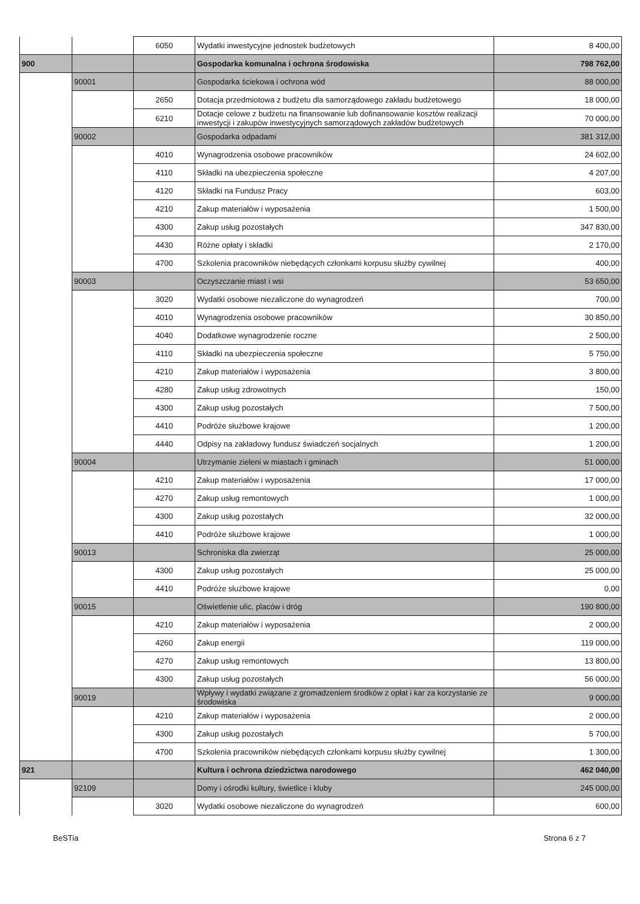| | | 6050 | Wydatki inwestycyjne jednostek budżetowych | 8 400,00 |
| 900 | | | Gospodarka komunalna i ochrona środowiska | 798 762,00 |
| | 90001 | | Gospodarka ściekowa i ochrona wód | 88 000,00 |
| | | 2650 | Dotacja przedmiotowa z budżetu dla samorządowego zakładu budżetowego | 18 000,00 |
| | | 6210 | Dotacje celowe z budżetu na finansowanie lub dofinansowanie kosztów realizacji inwestycji i zakupów inwestycyjnych samorządowych zakładów budżetowych | 70 000,00 |
| | 90002 | | Gospodarka odpadami | 381 312,00 |
| | | 4010 | Wynagrodzenia osobowe pracowników | 24 602,00 |
| | | 4110 | Składki na ubezpieczenia społeczne | 4 207,00 |
| | | 4120 | Składki na Fundusz Pracy | 603,00 |
| | | 4210 | Zakup materiałów i wyposażenia | 1 500,00 |
| | | 4300 | Zakup usług pozostałych | 347 830,00 |
| | | 4430 | Różne opłaty i składki | 2 170,00 |
| | | 4700 | Szkolenia pracowników niebędących członkami korpusu służby cywilnej | 400,00 |
| | 90003 | | Oczyszczanie miast i wsi | 53 650,00 |
| | | 3020 | Wydatki osobowe niezaliczone do wynagrodzeń | 700,00 |
| | | 4010 | Wynagrodzenia osobowe pracowników | 30 850,00 |
| | | 4040 | Dodatkowe wynagrodzenie roczne | 2 500,00 |
| | | 4110 | Składki na ubezpieczenia społeczne | 5 750,00 |
| | | 4210 | Zakup materiałów i wyposażenia | 3 800,00 |
| | | 4280 | Zakup usług zdrowotnych | 150,00 |
| | | 4300 | Zakup usług pozostałych | 7 500,00 |
| | | 4410 | Podróże służbowe krajowe | 1 200,00 |
| | | 4440 | Odpisy na zakładowy fundusz świadczeń socjalnych | 1 200,00 |
| | 90004 | | Utrzymanie zieleni w miastach i gminach | 51 000,00 |
| | | 4210 | Zakup materiałów i wyposażenia | 17 000,00 |
| | | 4270 | Zakup usług remontowych | 1 000,00 |
| | | 4300 | Zakup usług pozostałych | 32 000,00 |
| | | 4410 | Podróże służbowe krajowe | 1 000,00 |
| | 90013 | | Schroniska dla zwierząt | 25 000,00 |
| | | 4300 | Zakup usług pozostałych | 25 000,00 |
| | | 4410 | Podróże służbowe krajowe | 0,00 |
| | 90015 | | Oświetlenie ulic, placów i dróg | 190 800,00 |
| | | 4210 | Zakup materiałów i wyposażenia | 2 000,00 |
| | | 4260 | Zakup energii | 119 000,00 |
| | | 4270 | Zakup usług remontowych | 13 800,00 |
| | | 4300 | Zakup usług pozostałych | 56 000,00 |
| | 90019 | | Wpływy i wydatki związane z gromadzeniem środków z opłat i kar za korzystanie ze środowiska | 9 000,00 |
| | | 4210 | Zakup materiałów i wyposażenia | 2 000,00 |
| | | 4300 | Zakup usług pozostałych | 5 700,00 |
| | | 4700 | Szkolenia pracowników niebędących członkami korpusu służby cywilnej | 1 300,00 |
| 921 | | | Kultura i ochrona dziedzictwa narodowego | 462 040,00 |
| | 92109 | | Domy i ośrodki kultury, świetlice i kluby | 245 000,00 |
| | | 3020 | Wydatki osobowe niezaliczone do wynagrodzeń | 600,00 |
BeSTia Strona 6 z 7